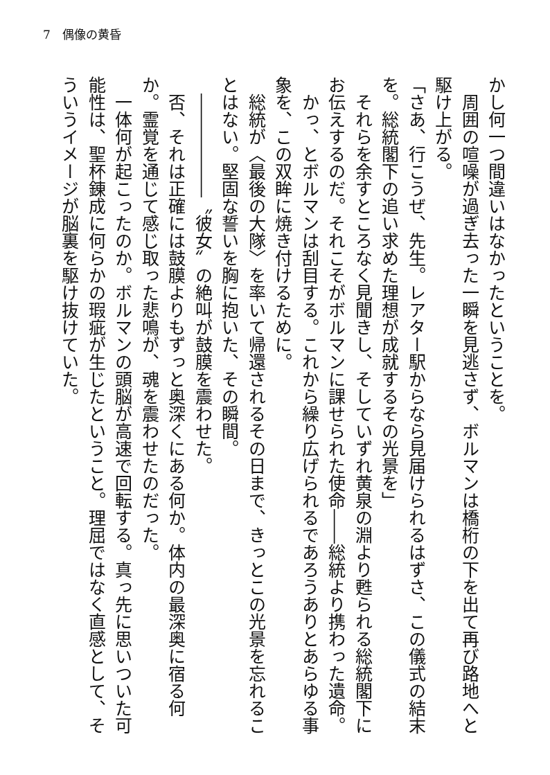7　偶像の黄昏
かし何一つ間違いはなかったということを。
　周囲の喧噪が過ぎ去った一瞬を見逃さず、ボルマンは橋桁の下を出て再び路地へと駆け上がる。
「さあ、行こうぜ、先生。レアター駅からなら見届けられるはずさ、この儀式の結末を。総統閣下の追い求めた理想が成就するその光景を」
　それらを余すところなく見聞きし、そしていずれ黄泉の淵より甦られる総統閣下にお伝えするのだ。それこそがボルマンに課せられた使命――総統より携わった遺命。
　かっ、とボルマンは刮目する。これから繰り広げられるであろうありとあらゆる事象を、この双眸に焼き付けるために。
　総統が〈最後の大隊〉を率いて帰還されるその日まで、きっとこの光景を忘れることはない。堅固な誓いを胸に抱いた、その瞬間。
　――――――〝彼女〟の絶叫が鼓膜を震わせた。
　否、それは正確には鼓膜よりもずっと奥深くにある何か。体内の最深奥に宿る何か。霊覚を通じて感じ取った悲鳴が、魂を震わせたのだった。
　一体何が起こったのか。ボルマンの頭脳が高速で回転する。真っ先に思いついた可能性は、聖杯錬成に何らかの瑕疵が生じたということ。理屈ではなく直感として、そういうイメージが脳裏を駆け抜けていた。